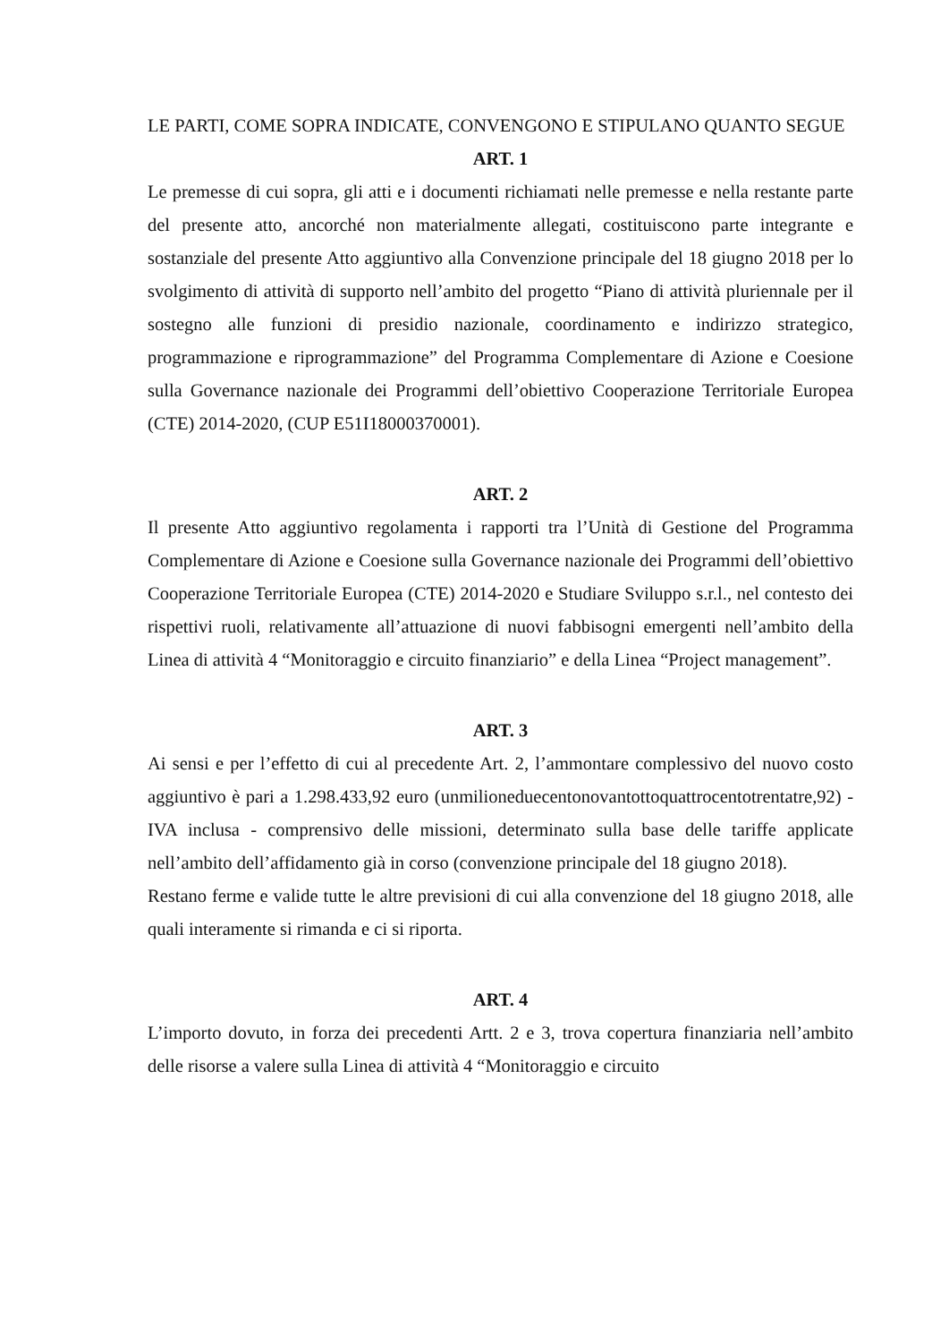LE PARTI, COME SOPRA INDICATE, CONVENGONO E STIPULANO QUANTO SEGUE
ART. 1
Le premesse di cui sopra, gli atti e i documenti richiamati nelle premesse e nella restante parte del presente atto, ancorché non materialmente allegati, costituiscono parte integrante e sostanziale del presente Atto aggiuntivo alla Convenzione principale del 18 giugno 2018 per lo svolgimento di attività di supporto nell’ambito del progetto “Piano di attività pluriennale per il sostegno alle funzioni di presidio nazionale, coordinamento e indirizzo strategico, programmazione e riprogrammazione” del Programma Complementare di Azione e Coesione sulla Governance nazionale dei Programmi dell’obiettivo Cooperazione Territoriale Europea (CTE) 2014-2020, (CUP E51I18000370001).
ART. 2
Il presente Atto aggiuntivo regolamenta i rapporti tra l’Unità di Gestione del Programma Complementare di Azione e Coesione sulla Governance nazionale dei Programmi dell’obiettivo Cooperazione Territoriale Europea (CTE) 2014-2020 e Studiare Sviluppo s.r.l., nel contesto dei rispettivi ruoli, relativamente all’attuazione di nuovi fabbisogni emergenti nell’ambito della Linea di attività 4 “Monitoraggio e circuito finanziario” e della Linea “Project management”.
ART. 3
Ai sensi e per l’effetto di cui al precedente Art. 2, l’ammontare complessivo del nuovo costo aggiuntivo è pari a 1.298.433,92 euro (unmilioneduecentonovantottoquattrocentotrentatre,92) - IVA inclusa - comprensivo delle missioni, determinato sulla base delle tariffe applicate nell’ambito dell’affidamento già in corso (convenzione principale del 18 giugno 2018).
Restano ferme e valide tutte le altre previsioni di cui alla convenzione del 18 giugno 2018, alle quali interamente si rimanda e ci si riporta.
ART. 4
L’importo dovuto, in forza dei precedenti Artt. 2 e 3, trova copertura finanziaria nell’ambito delle risorse a valere sulla Linea di attività 4 “Monitoraggio e circuito